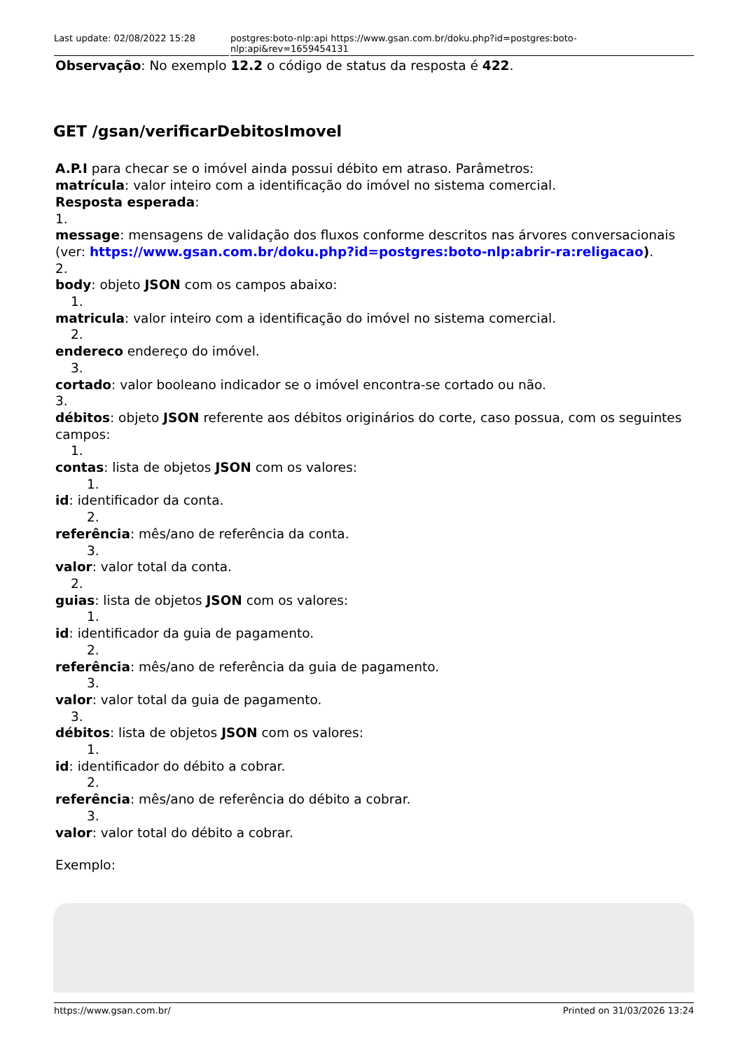Last update: 02/08/2022 15:28 postgres:boto-nlp:api https://www.gsan.com.br/doku.php?id=postgres:boto-nlp:api&rev=1659454131
Observação: No exemplo 12.2 o código de status da resposta é 422.
GET /gsan/verificarDebitosImovel
A.P.I para checar se o imóvel ainda possui débito em atraso. Parâmetros:
matrícula: valor inteiro com a identificação do imóvel no sistema comercial.
Resposta esperada:
1.
message: mensagens de validação dos fluxos conforme descritos nas árvores conversacionais (ver: https://www.gsan.com.br/doku.php?id=postgres:boto-nlp:abrir-ra:religacao).
2.
body: objeto JSON com os campos abaixo:
1.
matricula: valor inteiro com a identificação do imóvel no sistema comercial.
2.
endereco endereço do imóvel.
3.
cortado: valor booleano indicador se o imóvel encontra-se cortado ou não.
3.
débitos: objeto JSON referente aos débitos originários do corte, caso possua, com os seguintes campos:
1.
contas: lista de objetos JSON com os valores:
1.
id: identificador da conta.
2.
referência: mês/ano de referência da conta.
3.
valor: valor total da conta.
2.
guias: lista de objetos JSON com os valores:
1.
id: identificador da guia de pagamento.
2.
referência: mês/ano de referência da guia de pagamento.
3.
valor: valor total da guia de pagamento.
3.
débitos: lista de objetos JSON com os valores:
1.
id: identificador do débito a cobrar.
2.
referência: mês/ano de referência do débito a cobrar.
3.
valor: valor total do débito a cobrar.
Exemplo:
https://www.gsan.com.br/ Printed on 31/03/2026 13:24